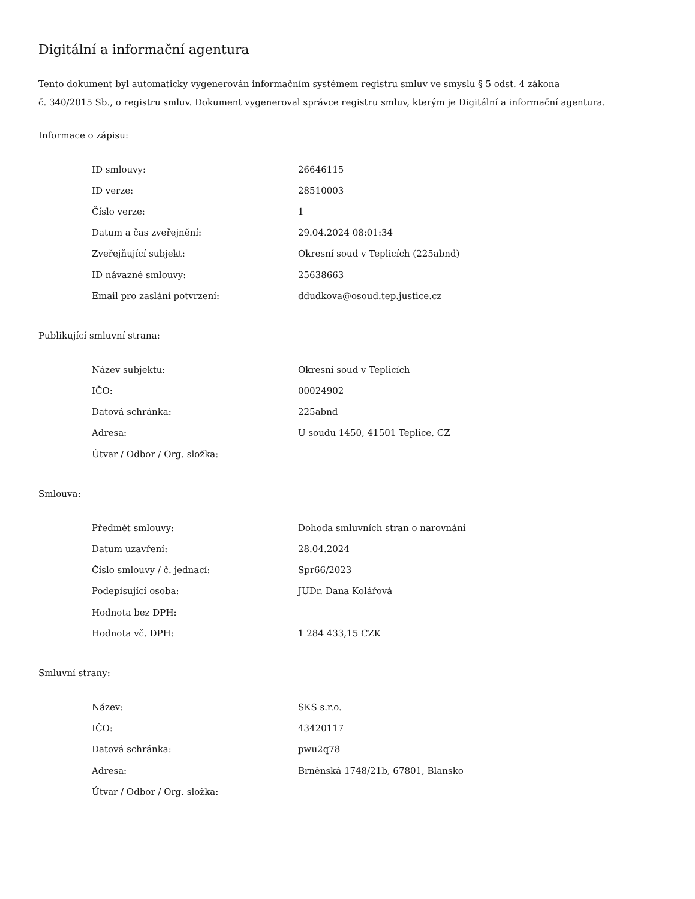Digitální a informační agentura
Tento dokument byl automaticky vygenerován informačním systémem registru smluv ve smyslu § 5 odst. 4 zákona
č. 340/2015 Sb., o registru smluv. Dokument vygeneroval správce registru smluv, kterým je Digitální a informační agentura.
Informace o zápisu:
| ID smlouvy: | 26646115 |
| ID verze: | 28510003 |
| Číslo verze: | 1 |
| Datum a čas zveřejnění: | 29.04.2024 08:01:34 |
| Zveřejňující subjekt: | Okresní soud v Teplicích (225abnd) |
| ID návazné smlouvy: | 25638663 |
| Email pro zaslání potvrzení: | ddudkova@osoud.tep.justice.cz |
Publikující smluvní strana:
| Název subjektu: | Okresní soud v Teplicích |
| IČO: | 00024902 |
| Datová schránka: | 225abnd |
| Adresa: | U soudu 1450, 41501 Teplice, CZ |
| Útvar / Odbor / Org. složka: | |
Smlouva:
| Předmět smlouvy: | Dohoda smluvních stran o narovnání |
| Datum uzavření: | 28.04.2024 |
| Číslo smlouvy / č. jednací: | Spr66/2023 |
| Podepisující osoba: | JUDr. Dana Kolářová |
| Hodnota bez DPH: | |
| Hodnota vč. DPH: | 1 284 433,15 CZK |
Smluvní strany:
| Název: | SKS s.r.o. |
| IČO: | 43420117 |
| Datová schránka: | pwu2q78 |
| Adresa: | Brněnská 1748/21b, 67801, Blansko |
| Útvar / Odbor / Org. složka: | |